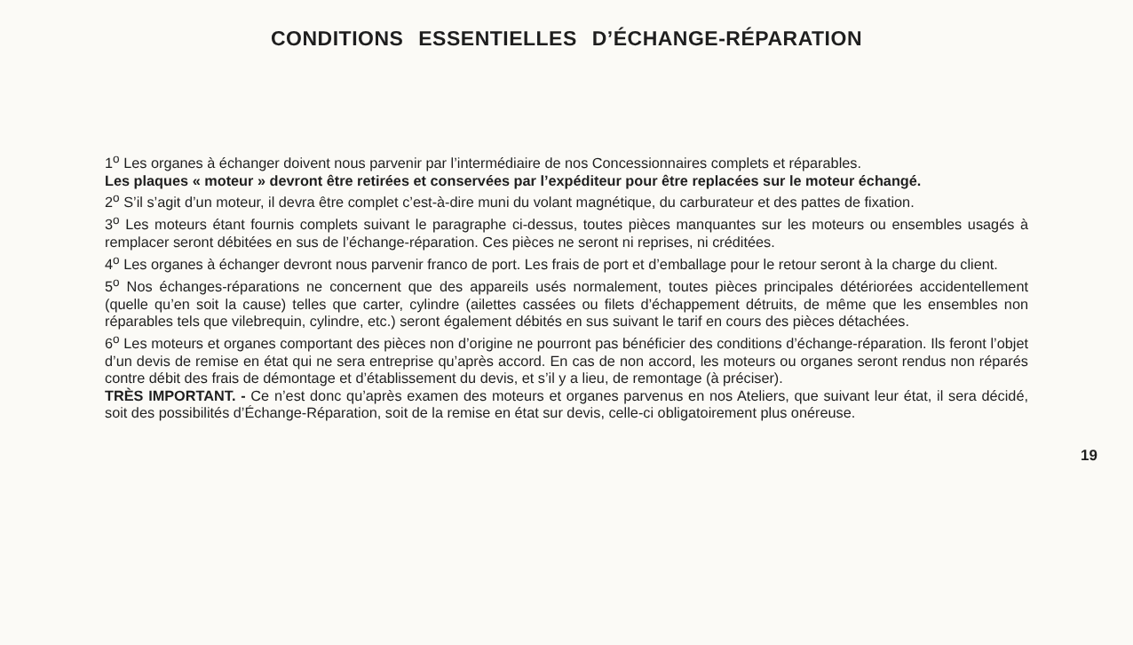CONDITIONS ESSENTIELLES D’ÉCHANGE-RÉPARATION
1<sup>o</sup> Les organes à échanger doivent nous parvenir par l’intermédiaire de nos Concessionnaires complets et réparables.
Les plaques « moteur » devront être retirées et conservées par l’expéditeur pour être replacées sur le moteur échangé.
2<sup>o</sup> S’il s’agit d’un moteur, il devra être complet c’est-à-dire muni du volant magnétique, du carburateur et des pattes de fixation.
3<sup>o</sup> Les moteurs étant fournis complets suivant le paragraphe ci-dessus, toutes pièces manquantes sur les moteurs ou ensembles usagés à remplacer seront débitées en sus de l’échange-réparation. Ces pièces ne seront ni reprises, ni créditées.
4<sup>o</sup> Les organes à échanger devront nous parvenir franco de port. Les frais de port et d’emballage pour le retour seront à la charge du client.
5<sup>o</sup> Nos échanges-réparations ne concernent que des appareils usés normalement, toutes pièces principales détériorées accidentellement (quelle qu’en soit la cause) telles que carter, cylindre (ailettes cassées ou filets d’échappement détruits, de même que les ensembles non réparables tels que vilebrequin, cylindre, etc.) seront également débités en sus suivant le tarif en cours des pièces détachées.
6<sup>o</sup> Les moteurs et organes comportant des pièces non d’origine ne pourront pas bénéficier des conditions d’échange-réparation. Ils feront l’objet d’un devis de remise en état qui ne sera entreprise qu’après accord. En cas de non accord, les moteurs ou organes seront rendus non réparés contre débit des frais de démontage et d’établissement du devis, et s’il y a lieu, de remontage (à préciser).
TRÈS IMPORTANT. - Ce n’est donc qu’après examen des moteurs et organes parvenus en nos Ateliers, que suivant leur état, il sera décidé, soit des possibilités d’Échange-Réparation, soit de la remise en état sur devis, celle-ci obligatoirement plus onéreuse.
19